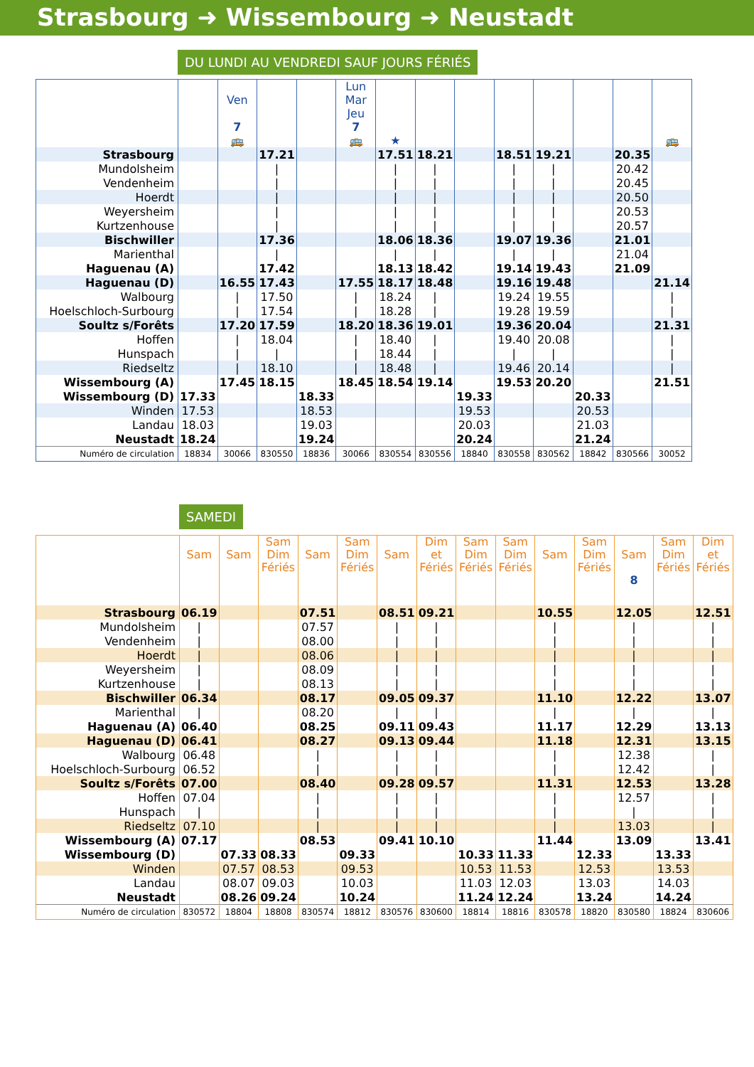Strasbourg ➜ Wissembourg ➜ Neustadt
DU LUNDI AU VENDREDI SAUF JOURS FÉRIÉS
| | | Ven 7 🚌 | | | Lun Mar Jeu 7 🚌 | ★ | | | | | | | 🚌 |
| --- | --- | --- | --- | --- | --- | --- | --- | --- | --- | --- | --- | --- | --- |
| Strasbourg | | | 17.21 | | | 17.51 | 18.21 | | 18.51 | 19.21 | | 20.35 | |
| Mundolsheim | | | / | | | / | / | | / | / | | 20.42 | |
| Vendenheim | | | / | | | / | / | | / | / | | 20.45 | |
| Hoerdt | | | / | | | / | / | | / | / | | 20.50 | |
| Weyersheim | | | / | | | / | / | | / | / | | 20.53 | |
| Kurtzenhouse | | | / | | | / | / | | / | / | | 20.57 | |
| Bischwiller | | | 17.36 | | | 18.06 | 18.36 | | 19.07 | 19.36 | | 21.01 | |
| Marienthal | | | / | | | / | / | | / | / | | 21.04 | |
| Haguenau (A) | | | 17.42 | | | 18.13 | 18.42 | | 19.14 | 19.43 | | 21.09 | |
| Haguenau (D) | | 16.55 | 17.43 | | 17.55 | 18.17 | 18.48 | | 19.16 | 19.48 | | | 21.14 |
| Walbourg | | / | 17.50 | | / | 18.24 | / | | 19.24 | 19.55 | | | / |
| Hoelschloch-Surbourg | | / | 17.54 | | / | 18.28 | / | | 19.28 | 19.59 | | | / |
| Soultz s/Forêts | | 17.20 | 17.59 | | 18.20 | 18.36 | 19.01 | | 19.36 | 20.04 | | | 21.31 |
| Hoffen | | / | 18.04 | | / | 18.40 | / | | 19.40 | 20.08 | | | / |
| Hunspach | | / | / | | / | 18.44 | / | | / | / | | | / |
| Riedseltz | | / | 18.10 | | / | 18.48 | / | | 19.46 | 20.14 | | | / |
| Wissembourg (A) | | 17.45 | 18.15 | | 18.45 | 18.54 | 19.14 | | 19.53 | 20.20 | | | 21.51 |
| Wissembourg (D) | 17.33 | | | 18.33 | | | | 19.33 | | | 20.33 | | |
| Winden | 17.53 | | | 18.53 | | | | 19.53 | | | 20.53 | | |
| Landau | 18.03 | | | 19.03 | | | | 20.03 | | | 21.03 | | |
| Neustadt | 18.24 | | | 19.24 | | | | 20.24 | | | 21.24 | | |
| Numéro de circulation | 18834 | 30066 | 830550 | 18836 | 30066 | 830554 | 830556 | 18840 | 830558 | 830562 | 18842 | 830566 | 30052 |
SAMEDI
| | Sam | Sam | Sam Dim Fériés | Sam | Sam Dim Fériés | Sam | Dim et Fériés | Sam Dim Fériés | Sam Dim Fériés | Sam | Sam Dim Fériés | Sam 8 | Sam Dim Fériés | Dim et Fériés |
| --- | --- | --- | --- | --- | --- | --- | --- | --- | --- | --- | --- | --- | --- | --- |
| Strasbourg | 06.19 | | | 07.51 | | 08.51 | 09.21 | | | 10.55 | | 12.05 | | 12.51 |
| Mundolsheim | / | | | 07.57 | | / | / | | | / | | / | | / |
| Vendenheim | / | | | 08.00 | | / | / | | | / | | / | | / |
| Hoerdt | / | | | 08.06 | | / | / | | | / | | / | | / |
| Weyersheim | / | | | 08.09 | | / | / | | | / | | / | | / |
| Kurtzenhouse | / | | | 08.13 | | / | / | | | / | | / | | / |
| Bischwiller | 06.34 | | | 08.17 | | 09.05 | 09.37 | | | 11.10 | | 12.22 | | 13.07 |
| Marienthal | / | | | 08.20 | | / | / | | | / | | / | | / |
| Haguenau (A) | 06.40 | | | 08.25 | | 09.11 | 09.43 | | | 11.17 | | 12.29 | | 13.13 |
| Haguenau (D) | 06.41 | | | 08.27 | | 09.13 | 09.44 | | | 11.18 | | 12.31 | | 13.15 |
| Walbourg | 06.48 | | | / | | / | / | | | / | | 12.38 | | / |
| Hoelschloch-Surbourg | 06.52 | | | / | | / | / | | | / | | 12.42 | | / |
| Soultz s/Forêts | 07.00 | | | 08.40 | | 09.28 | 09.57 | | | 11.31 | | 12.53 | | 13.28 |
| Hoffen | 07.04 | | | / | | / | / | | | / | | 12.57 | | / |
| Hunspach | / | | | / | | / | / | | | / | | / | | / |
| Riedseltz | 07.10 | | | / | | / | / | | | / | | 13.03 | | / |
| Wissembourg (A) | 07.17 | | | 08.53 | | 09.41 | 10.10 | | | 11.44 | | 13.09 | | 13.41 |
| Wissembourg (D) | | 07.33 | 08.33 | | 09.33 | | | 10.33 | 11.33 | | 12.33 | | 13.33 | |
| Winden | | 07.57 | 08.53 | | 09.53 | | | 10.53 | 11.53 | | 12.53 | | 13.53 | |
| Landau | | 08.07 | 09.03 | | 10.03 | | | 11.03 | 12.03 | | 13.03 | | 14.03 | |
| Neustadt | | 08.26 | 09.24 | | 10.24 | | | 11.24 | 12.24 | | 13.24 | | 14.24 | |
| Numéro de circulation | 830572 | 18804 | 18808 | 830574 | 18812 | 830576 | 830600 | 18814 | 18816 | 830578 | 18820 | 830580 | 18824 | 830606 |